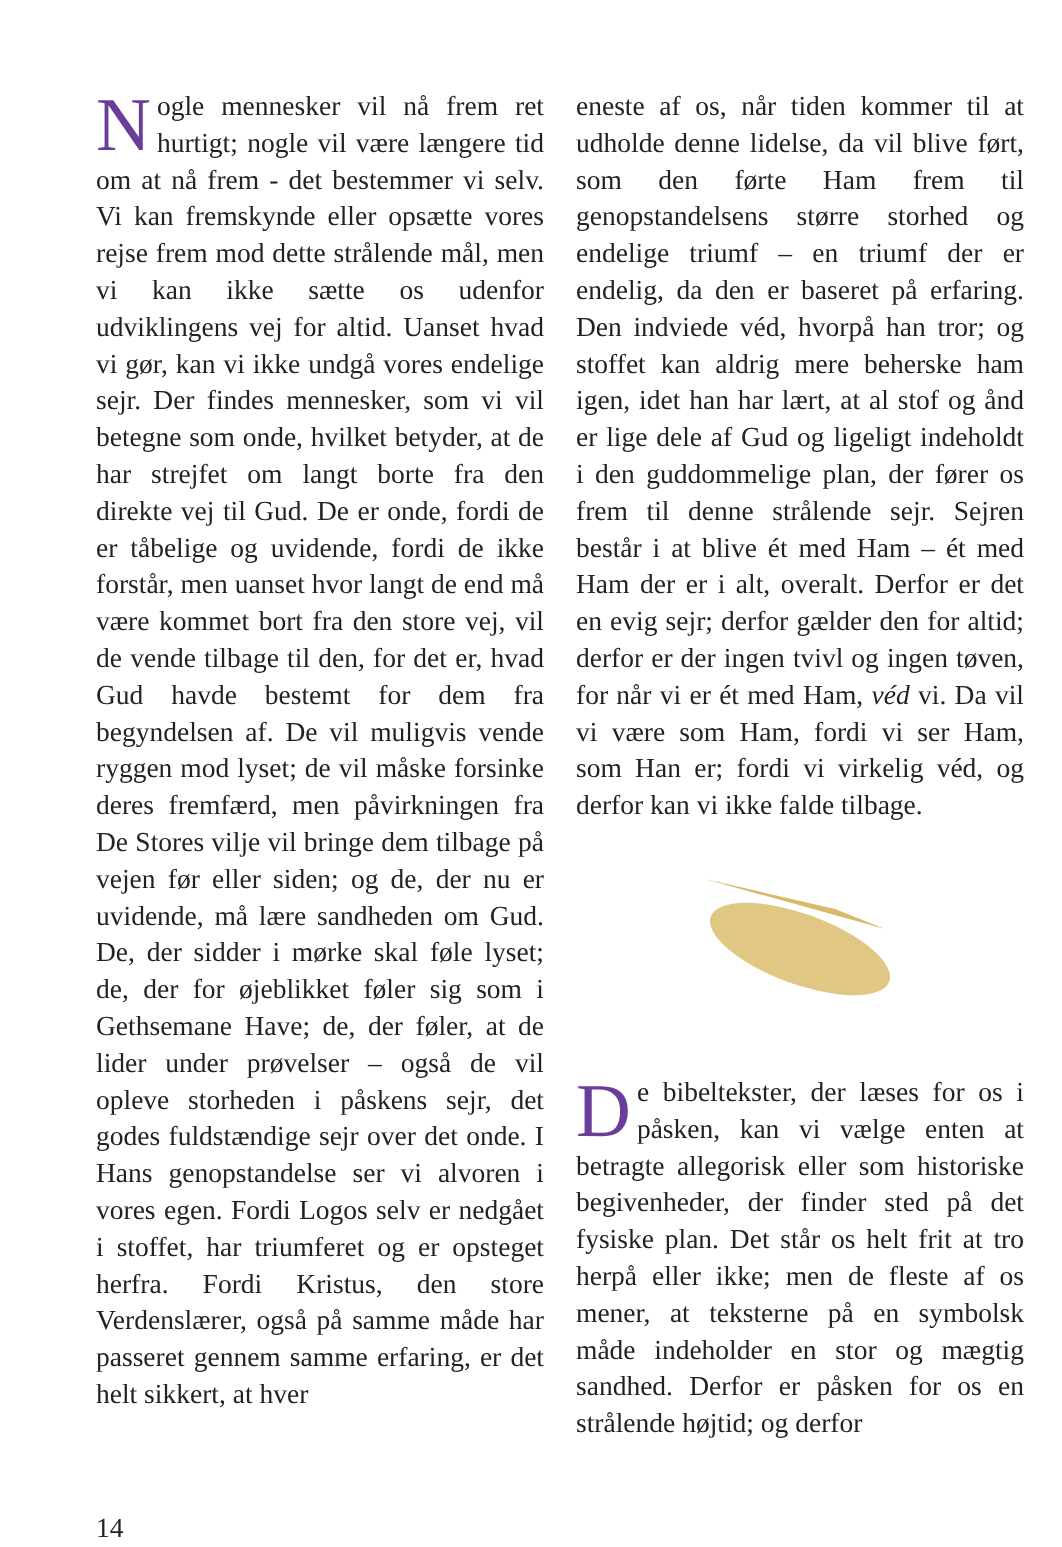Nogle mennesker vil nå frem ret hurtigt; nogle vil være længere tid om at nå frem - det bestemmer vi selv. Vi kan fremskynde eller opsætte vores rejse frem mod dette strålende mål, men vi kan ikke sætte os udenfor udviklingens vej for altid. Uanset hvad vi gør, kan vi ikke undgå vores endelige sejr. Der findes mennesker, som vi vil betegne som onde, hvilket betyder, at de har strejfet om langt borte fra den direkte vej til Gud. De er onde, fordi de er tåbelige og uvidende, fordi de ikke forstår, men uanset hvor langt de end må være kommet bort fra den store vej, vil de vende tilbage til den, for det er, hvad Gud havde bestemt for dem fra begyndelsen af. De vil muligvis vende ryggen mod lyset; de vil måske forsinke deres fremfærd, men påvirkningen fra De Stores vilje vil bringe dem tilbage på vejen før eller siden; og de, der nu er uvidende, må lære sandheden om Gud. De, der sidder i mørke skal føle lyset; de, der for øjeblikket føler sig som i Gethsemane Have; de, der føler, at de lider under prøvelser – også de vil opleve storheden i påskens sejr, det godes fuldstændige sejr over det onde. I Hans genopstandelse ser vi alvoren i vores egen. Fordi Logos selv er nedgået i stoffet, har triumferet og er opsteget herfra. Fordi Kristus, den store Verdenslærer, også på samme måde har passeret gennem samme erfaring, er det helt sikkert, at hver
eneste af os, når tiden kommer til at udholde denne lidelse, da vil blive ført, som den førte Ham frem til genopstandelsens større storhed og endelige triumf – en triumf der er endelig, da den er baseret på erfaring. Den indviede véd, hvorpå han tror; og stoffet kan aldrig mere beherske ham igen, idet han har lært, at al stof og ånd er lige dele af Gud og ligeligt indeholdt i den guddommelige plan, der fører os frem til denne strålende sejr. Sejren består i at blive ét med Ham – ét med Ham der er i alt, overalt. Derfor er det en evig sejr; derfor gælder den for altid; derfor er der ingen tvivl og ingen tøven, for når vi er ét med Ham, véd vi. Da vil vi være som Ham, fordi vi ser Ham, som Han er; fordi vi virkelig véd, og derfor kan vi ikke falde tilbage.
De bibeltekster, der læses for os i påsken, kan vi vælge enten at betragte allegorisk eller som historiske begivenheder, der finder sted på det fysiske plan. Det står os helt frit at tro herpå eller ikke; men de fleste af os mener, at teksterne på en symbolsk måde indeholder en stor og mægtig sandhed. Derfor er påsken for os en strålende højtid; og derfor
14